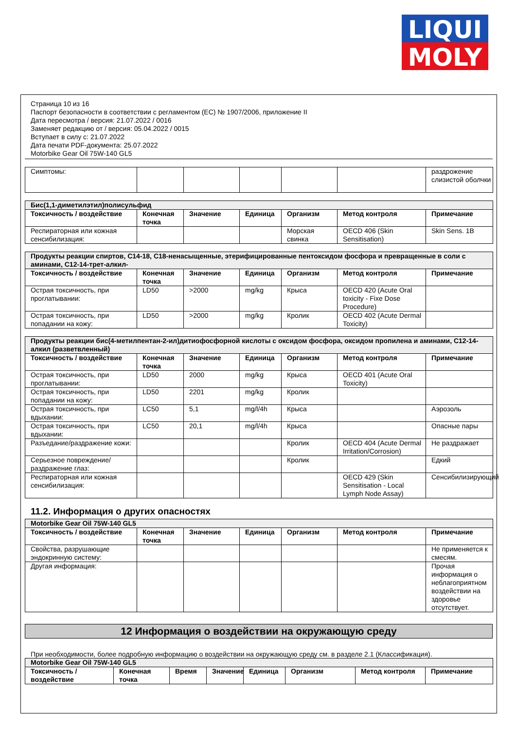LIQUI
MOLY
Страница 10 из 16
Паспорт безопасности в соответствии с регламентом (ЕС) № 1907/2006, приложение II
Дата пересмотра / версия: 21.07.2022 / 0016
Заменяет редакцию от / версия: 05.04.2022 / 0015
Вступает в силу с: 21.07.2022
Дата печати PDF-документа: 25.07.2022
Motorbike Gear Oil 75W-140 GL5
| Симптомы: | | | | | | раздрожение слизистой оболчки |
| Бис(1,1-диметилэтил)полисульфид | | | | | | |
| Токсичность / воздействие | Конечная точка | Значение | Единица | Организм | Метод контроля | Примечание |
| Респираторная или кожная сенсибилизация: | | | | Морская свинка | OECD 406 (Skin Sensitisation) | Skin Sens. 1B |
| Продукты реакции спиртов, C14-18, C18-ненасыщенные, этерифицированные пентоксидом фосфора и превращенные в соли с аминами, C12-14-трет-алкил- | | | | | | |
| Токсичность / воздействие | Конечная точка | Значение | Единица | Организм | Метод контроля | Примечание |
| Острая токсичность, при проглатывании: | LD50 | >2000 | mg/kg | Крыса | OECD 420 (Acute Oral toxicity - Fixe Dose Procedure) | |
| Острая токсичность, при попадании на кожу: | LD50 | >2000 | mg/kg | Кролик | OECD 402 (Acute Dermal Toxicity) | |
| Продукты реакции бис(4-метилпентан-2-ил)дитиофосфорной кислоты с оксидом фосфора, оксидом пропилена и аминами, C12-14-алкил (разветвленный) | | | | | | |
| Токсичность / воздействие | Конечная точка | Значение | Единица | Организм | Метод контроля | Примечание |
| Острая токсичность, при проглатывании: | LD50 | 2000 | mg/kg | Крыса | OECD 401 (Acute Oral Toxicity) | |
| Острая токсичность, при попадании на кожу: | LD50 | 2201 | mg/kg | Кролик | | |
| Острая токсичность, при вдыхании: | LC50 | 5,1 | mg/l/4h | Крыса | | Аэрозоль |
| Острая токсичность, при вдыхании: | LC50 | 20,1 | mg/l/4h | Крыса | | Опасные пары |
| Разъедание/раздражение кожи: | | | | Кролик | OECD 404 (Acute Dermal Irritation/Corrosion) | Не раздражает |
| Серьезное повреждение/раздражение глаз: | | | | Кролик | | Едкий |
| Респираторная или кожная сенсибилизация: | | | | | OECD 429 (Skin Sensitisation - Local Lymph Node Assay) | Сенсибилизирующий |
11.2. Информация о других опасностях
| Motorbike Gear Oil 75W-140 GL5 | | | | | | |
| Токсичность / воздействие | Конечная точка | Значение | Единица | Организм | Метод контроля | Примечание |
| Свойства, разрушающие эндокринную систему: | | | | | | Не применяется к смесям. |
| Другая информация: | | | | | | Прочая информация о неблагоприятном воздействии на здоровье отсутствует. |
12 Информация о воздействии на окружающую среду
При необходимости, более подробную информацию о воздействии на окружающую среду см. в разделе 2.1 (Классификация).
| Motorbike Gear Oil 75W-140 GL5 | | | | | | | |
| Токсичность / воздействие | Конечная точка | Время | Значение | Единица | Организм | Метод контроля | Примечание |